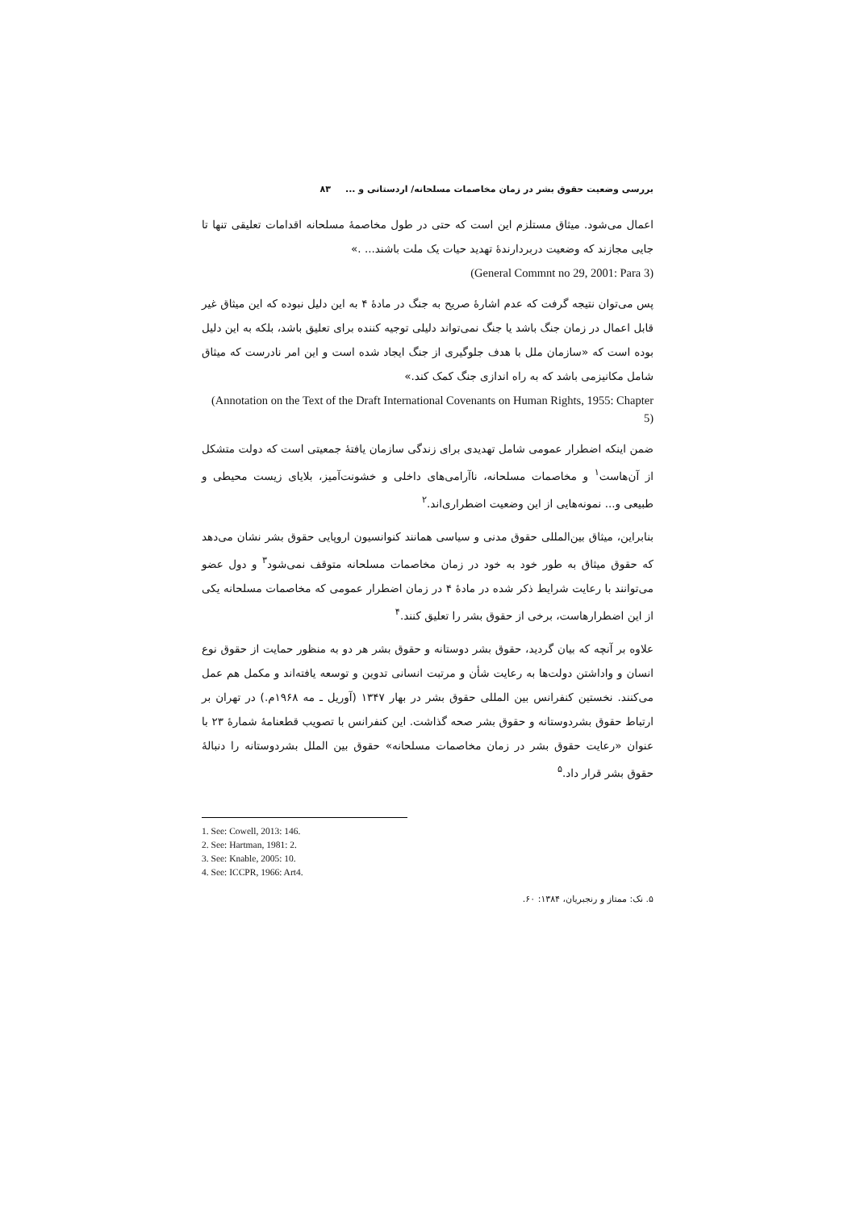بررسی وضعیت حقوق بشر در زمان مخاصمات مسلحانه/ اردستانی و ... ۸۳
اعمال می‌شود. میثاق مستلزم این است که حتی در طول مخاصمهٔ مسلحانه اقدامات تعلیقی تنها تا جایی مجازند که وضعیت دربردارندهٔ تهدید حیات یک ملت باشند... .»
(General Commnt no 29, 2001: Para 3)
پس می‌توان نتیجه گرفت که عدم اشارهٔ صریح به جنگ در مادهٔ ۴ به این دلیل نبوده که این میثاق غیر قابل اعمال در زمان جنگ باشد یا جنگ نمی‌تواند دلیلی توجیه کننده برای تعلیق باشد، بلکه به این دلیل بوده است که «سازمان ملل با هدف جلوگیری از جنگ ایجاد شده است و این امر نادرست که میثاق شامل مکانیزمی باشد که به راه اندازی جنگ کمک کند.»
(Annotation on the Text of the Draft International Covenants on Human Rights, 1955: Chapter 5)
ضمن اینکه اضطرار عمومی شامل تهدیدی برای زندگی سازمان یافتهٔ جمعیتی است که دولت متشکل از آن‌هاست<sup>۱</sup> و مخاصمات مسلحانه، ناآرامی‌های داخلی و خشونت‌آمیز، بلایای زیست محیطی و طبیعی و... نمونه‌هایی از این وضعیت اضطراری‌اند.<sup>۲</sup>
بنابراین، میثاق بین‌المللی حقوق مدنی و سیاسی همانند کنوانسیون اروپایی حقوق بشر نشان می‌دهد که حقوق میثاق به طور خود به خود در زمان مخاصمات مسلحانه متوقف نمی‌شود<sup>۳</sup> و دول عضو می‌توانند با رعایت شرایط ذکر شده در مادهٔ ۴ در زمان اضطرار عمومی که مخاصمات مسلحانه یکی از این اضطرارهاست، برخی از حقوق بشر را تعلیق کنند.<sup>۴</sup>
علاوه بر آنچه که بیان گردید، حقوق بشر دوستانه و حقوق بشر هر دو به منظور حمایت از حقوق نوع انسان و واداشتن دولت‌ها به رعایت شأن و مرتبت انسانی تدوین و توسعه یافته‌اند و مکمل هم عمل می‌کنند. نخستین کنفرانس بین المللی حقوق بشر در بهار ۱۳۴۷ (آوریل ـ مه ۱۹۶۸م.) در تهران بر ارتباط حقوق بشردوستانه و حقوق بشر صحه گذاشت. این کنفرانس با تصویب قطعنامهٔ شمارهٔ ۲۳ با عنوان «رعایت حقوق بشر در زمان مخاصمات مسلحانه» حقوق بین الملل بشردوستانه را دنبالهٔ حقوق بشر قرار داد.<sup>۵</sup>
1. See: Cowell, 2013: 146.
2. See: Hartman, 1981: 2.
3. See: Knable, 2005: 10.
4. See: ICCPR, 1966: Art4.
۵. نک: ممتاز و رنجبریان، ۱۳۸۴: ۶۰.